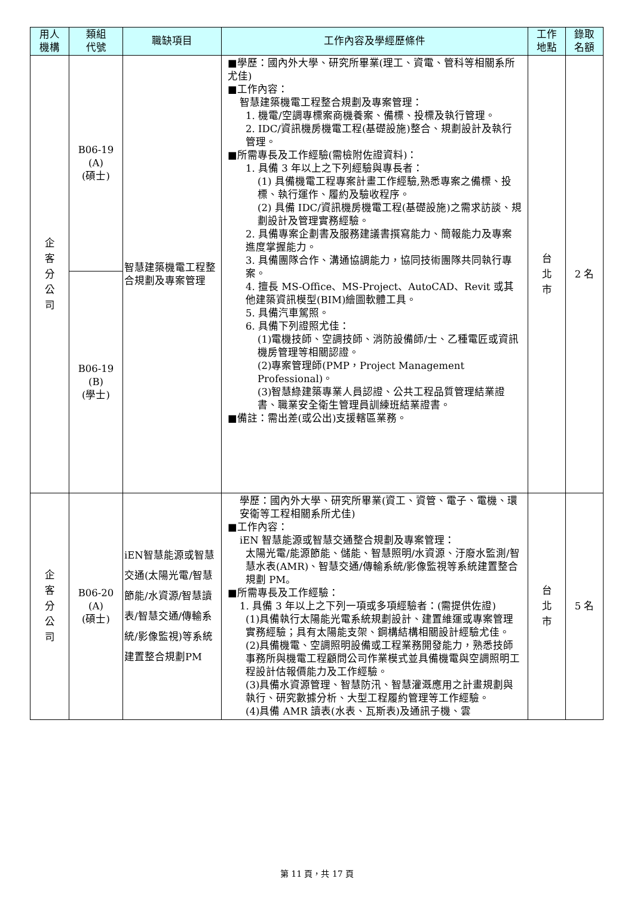| 用人 機構 | 類組 代號 | 職缺項目 | 工作內容及學經歷條件 | 工作 地點 | 錄取 名額 |
| --- | --- | --- | --- | --- | --- |
| 企 客 分 公 司 | B06-19 (A) (碩士) | 智慧建築機電工程整合規劃及專案管理 | ■學歷：國內外大學、研究所畢業(理工、資電、管科等相關系所尤佳) ■工作內容： 智慧建築機電工程整合規劃及專案管理： 1. 機電/空調專標案商機養案、備標、投標及執行管理。 2. IDC/資訊機房機電工程(基礎設施)整合、規劃設計及執行管理。 ■所需專長及工作經驗(需檢附佐證資料)： 1. 具備 3 年以上之下列經驗與專長者： (1) 具備機電工程專案計畫工作經驗,熟悉專案之備標、投標、執行運作、履約及驗收程序。 (2) 具備 IDC/資訊機房機電工程(基礎設施)之需求訪談、規劃設計及管理實務經驗。 2. 具備專案企劃書及服務建議書撰寫能力、簡報能力及專案進度掌握能力。 3. 具備團隊合作、溝通協調能力，協同技術團隊共同執行專案。 4. 擅長 MS-Office、MS-Project、AutoCAD、Revit 或其他建築資訊模型(BIM)繪圖軟體工具。 5. 具備汽車駕照。 6. 具備下列證照尤佳： (1)電機技師、空調技師、消防設備師/士、乙種電匠或資訊機房管理等相關認證。 (2)專案管理師(PMP，Project Management Professional)。 (3)智慧綠建築專業人員認證、公共工程品質管理結業證書、職業安全衛生管理員訓練班結業證書。 ■備註：需出差(或公出)支援轄區業務。 | 台 北 市 | 2 名 |
| | B06-19 (B) (學士) | | | | |
| 企 客 分 公 司 | B06-20 (A) (碩士) | iEN智慧能源或智慧交通(太陽光電/智慧節能/水資源/智慧讀表/智慧交通/傳輸系統/影像監視)等系統建置整合規劃PM | 學歷：國內外大學、研究所畢業(資工、資管、電子、電機、環安衛等工程相關系所尤佳) ■工作內容： iEN 智慧能源或智慧交通整合規劃及專案管理： 太陽光電/能源節能、儲能、智慧照明/水資源、汙廢水監測/智慧水表(AMR)、智慧交通/傳輸系統/影像監視等系統建置整合規劃 PM。 ■所需專長及工作經驗： 1. 具備 3 年以上之下列一項或多項經驗者：(需提供佐證) (1)具備執行太陽能光電系統規劃設計、建置維運或專案管理實務經驗；具有太陽能支架、鋼構結構相關設計經驗尤佳。 (2)具備機電、空調照明設備或工程業務開發能力，熟悉技師事務所與機電工程顧問公司作業模式並具備機電與空調照明工程設計估報價能力及工作經驗。 (3)具備水資源管理、智慧防汛、智慧灌溉應用之計畫規劃與執行、研究數據分析、大型工程履約管理等工作經驗。 (4)具備 AMR 讀表(水表、瓦斯表)及通訊子機、雲 | 台 北 市 | 5 名 |
第 11 頁，共 17 頁